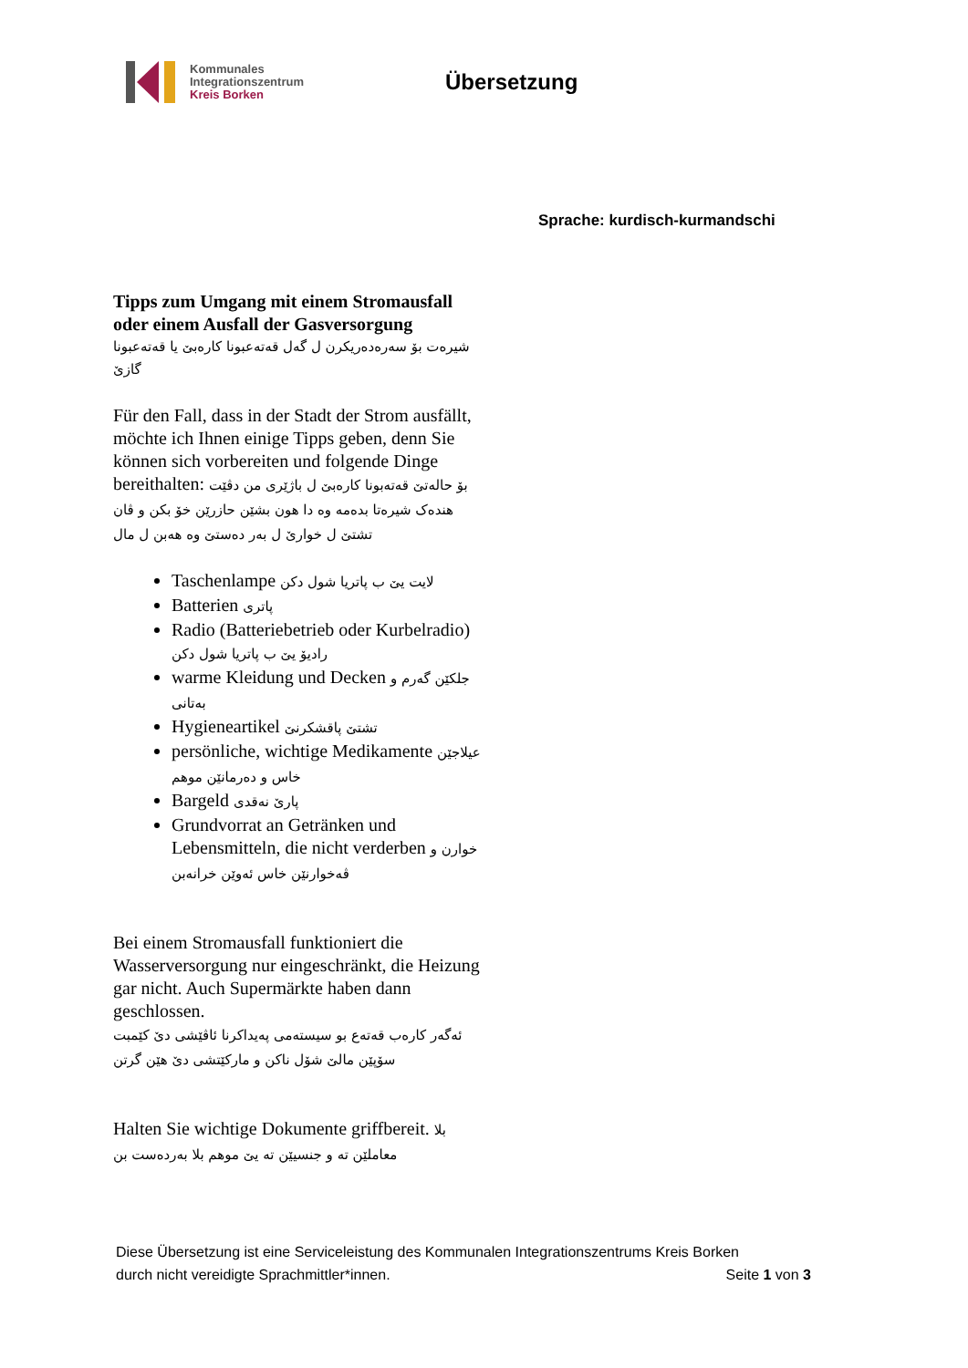Kommunales
Integrationszentrum
Kreis Borken
Übersetzung
Sprache: kurdisch-kurmandschi
Tipps zum Umgang mit einem Stromausfall oder einem Ausfall der Gasversorgung
شیرەت بۆ سەرەدەریکرن ل گەل قەتەعبونا کارەبێ یا قەتەعبونا گازێ
Für den Fall, dass in der Stadt der Strom ausfällt, möchte ich Ihnen einige Tipps geben, denn Sie können sich vorbereiten und folgende Dinge bereithalten: بۆ حالەتێ قەتەبونا کارەبێ ل باژێری من دڤێت هندەک شیرەتا بدەمە وە دا هون بشێن حازرێن خۆ بکن و ڤان تشتێ ل خوارێ ل بەر دەستێ وە هەبن ل مال
Taschenlampe لایت یێ ب پاتریا شول دکن
Batterien پاتری
Radio (Batteriebetrieb oder Kurbelradio) رادیۆ یێ ب پاتریا شول دکن
warme Kleidung und Decken جلکێن گەرم و بەتانی
Hygieneartikel تشتێ پاقشکرنێ
persönliche, wichtige Medikamente عیلاجێن خاس و دەرمانێن موهم
Bargeld پارێ نەقدی
Grundvorrat an Getränken und Lebensmitteln, die nicht verderben خوارن و ڤەخوارنێن خاس ئەوێن خرانەبن
Bei einem Stromausfall funktioniert die Wasserversorgung nur eingeschränkt, die Heizung gar nicht. Auch Supermärkte haben dann geschlossen.
ئەگەر کارەب قەتەع بو سیستەمی پەیداکرنا ئاڤێشی دێ کێمبت سۆپێن مالێ شۆل ناکن و مارکێتشی دێ هێن گرتن
Halten Sie wichtige Dokumente griffbereit. بلا معاملێن تە و جنسیێن تە یێ موهم بلا بەردەست بن
Diese Übersetzung ist eine Serviceleistung des Kommunalen Integrationszentrums Kreis Borken
durch nicht vereidigte Sprachmittler*innen. Seite 1 von 3